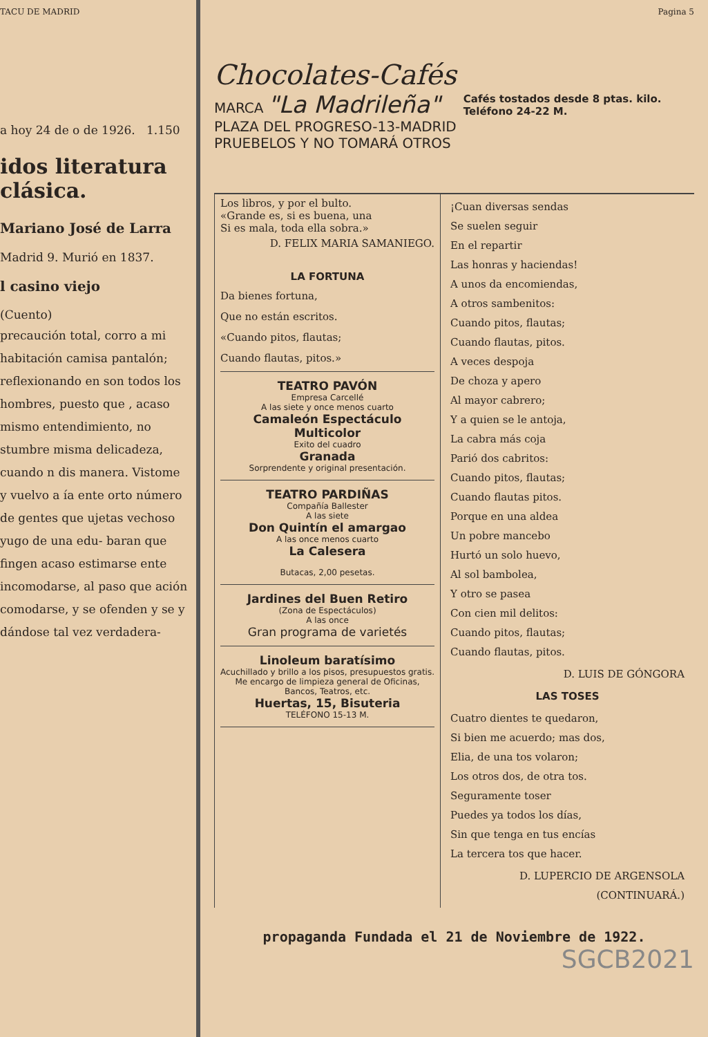TACU DE MADRID
a hoy 24 de o de 1926. 1.150
idos literatura clásica.
Mariano José de Larra
Madrid 9. Murió en 1837.
l casino viejo
(Cuento)
precaución total, corro a mi habitación camisa pantalón; reflexionando en son todos los hombres, puesto que , acaso mismo entendimiento, no stumbre misma delicadeza, cuando n dis manera. Vistome y vuelvo a ía ente orto número de gentes que ujetas vechoso yugo de una edu- baran que fingen acaso estimarse ente incomodarse, al paso que ación comodarse, y se ofenden y se y dándose tal vez verdadera-
Pagina 5
Chocolates-Cafés
MARCA "La Madrileña"
PLAZA DEL PROGRESO-13-MADRID
PRUEBELOS Y NO TOMARÁ OTROS
Cafés tostados desde 8 ptas. kilo.
Teléfono 24-22 M.
Los libros, y por el bulto.
«Grande es, si es buena, una
Si es mala, toda ella sobra.»
D. FELIX MARIA SAMANIEGO.
LA FORTUNA
Da bienes fortuna,
Que no están escritos.
«Cuando pitos, flautas;
Cuando flautas, pitos.»
TEATRO PAVÓN
Empresa Carcellé
A las siete y once menos cuarto
Camaleón Espectáculo Multicolor
Exito del cuadro
Granada
Sorprendente y original presentación.
TEATRO PARDIÑAS
Compañía Ballester
A las siete
Don Quintín el amargao
A las once menos cuarto
La Calesera
Butacas, 2,00 pesetas.
Jardines del Buen Retiro
(Zona de Espectáculos)
A las once
Gran programa de varietés
Linoleum baratísimo
Acuchillado y brillo a los pisos, presupuestos gratis. Me encargo de limpieza general de Oficinas, Bancos, Teatros, etc.
Huertas, 15, Bisuteria
TELÉFONO 15-13 M.
¡Cuan diversas sendas
Se suelen seguir
En el repartir
Las honras y haciendas!
A unos da encomiendas,
A otros sambenitos:
Cuando pitos, flautas;
Cuando flautas, pitos.
A veces despoja
De choza y apero
Al mayor cabrero;
Y a quien se le antoja,
La cabra más coja
Parió dos cabritos:
Cuando pitos, flautas;
Cuando flautas pitos.
Porque en una aldea
Un pobre mancebo
Hurtó un solo huevo,
Al sol bambolea,
Y otro se pasea
Con cien mil delitos:
Cuando pitos, flautas;
Cuando flautas, pitos.
D. LUIS DE GÓNGORA
LAS TOSES
Cuatro dientes te quedaron,
Si bien me acuerdo; mas dos,
Elia, de una tos volaron;
Los otros dos, de otra tos.
Seguramente toser
Puedes ya todos los días,
Sin que tenga en tus encías
La tercera tos que hacer.
D. LUPERCIO DE ARGENSOLA
(CONTINUARÁ.)
propaganda Fundada el 21 de Noviembre de 1922.
SGCB2021